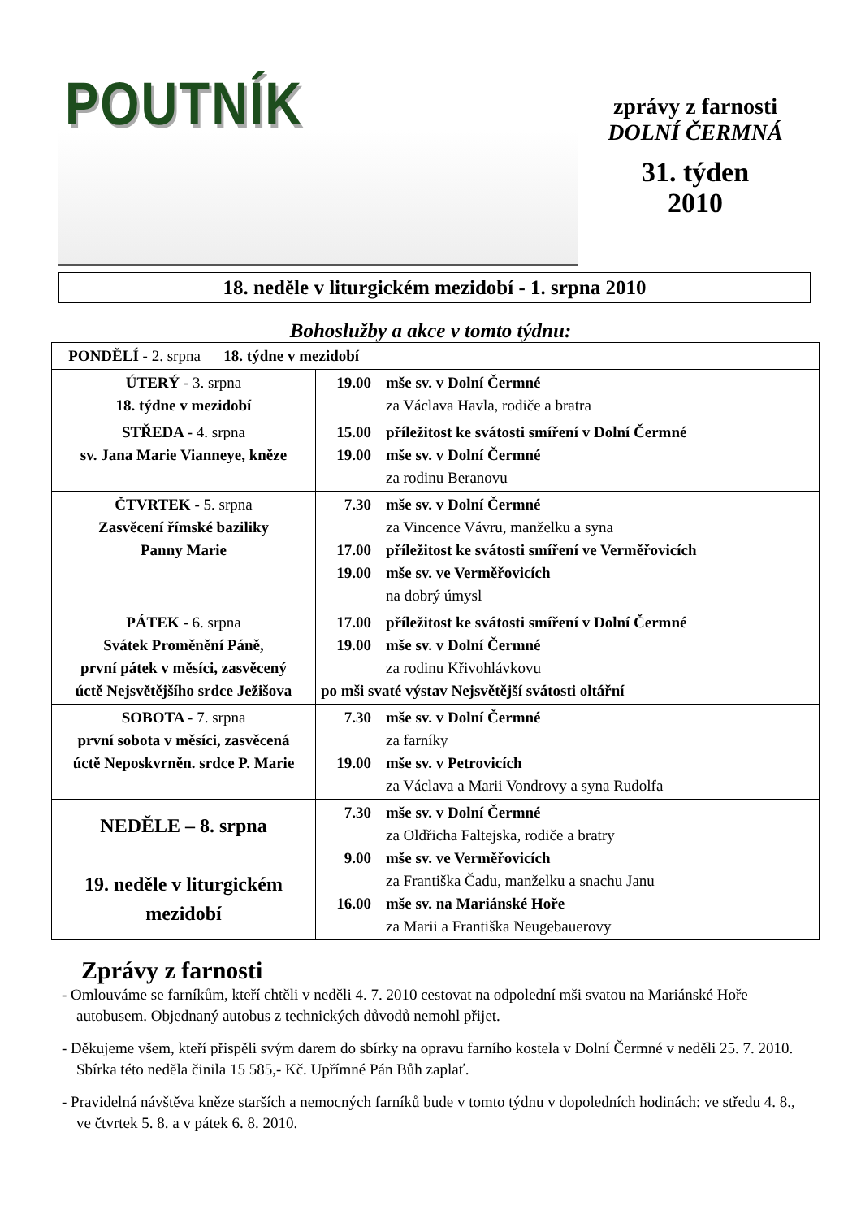POUTNÍK
zprávy z farnosti
DOLNÍ ČERMNÁ
31. týden
2010
18. neděle v liturgickém mezidobí - 1. srpna 2010
Bohoslužby a akce v tomto týdnu:
| PONDĚLÍ - 2. srpna 18. týdne v mezidobí | |
| ÚTERÝ - 3. srpna 18. týdne v mezidobí | 19.00 mše sv. v Dolní Čermné za Václava Havla, rodiče a bratra |
| STŘEDA - 4. srpna sv. Jana Marie Vianneye, kněze | 15.00 příležitost ke svátosti smíření v Dolní Čermné 19.00 mše sv. v Dolní Čermné za rodinu Beranovu |
| ČTVRTEK - 5. srpna Zasvěcení římské baziliky Panny Marie | 7.30 mše sv. v Dolní Čermné za Vincence Vávru, manželku a syna 17.00 příležitost ke svátosti smíření ve Verměřovicích 19.00 mše sv. ve Verměřovicích na dobrý úmysl |
| PÁTEK - 6. srpna Svátek Proměnění Páně, první pátek v měsíci, zasvěcený úctě Nejsvětějšího srdce Ježišova | 17.00 příležitost ke svátosti smíření v Dolní Čermné 19.00 mše sv. v Dolní Čermné za rodinu Křivohlávkovu po mši svaté výstav Nejsvětější svátosti oltářní |
| SOBOTA - 7. srpna první sobota v měsíci, zasvěcená úctě Neposkvrněn. srdce P. Marie | 7.30 mše sv. v Dolní Čermné za farníky 19.00 mše sv. v Petrovicích za Václava a Marii Vondrovy a syna Rudolfa |
| NEDĚLE – 8. srpna 19. neděle v liturgickém mezidobí | 7.30 mše sv. v Dolní Čermné za Oldřicha Faltejska, rodiče a bratry 9.00 mše sv. ve Verměřovicích za Františka Čadu, manželku a snachu Janu 16.00 mše sv. na Mariánské Hoře za Marii a Františka Neugebauerovy |
Zprávy z farnosti
- Omlouváme se farníkům, kteří chtěli v neděli 4. 7. 2010 cestovat na odpolední mši svatou na Mariánské Hoře autobusem. Objednaný autobus z technických důvodů nemohl přijet.
- Děkujeme všem, kteří přispěli svým darem do sbírky na opravu farního kostela v Dolní Čermné v neděli 25. 7. 2010. Sbírka této neděla činila 15 585,- Kč. Upřímné Pán Bůh zaplať.
- Pravidelná návštěva kněze starších a nemocných farníků bude v tomto týdnu v dopoledních hodinách: ve středu 4. 8., ve čtvrtek 5. 8. a v pátek 6. 8. 2010.